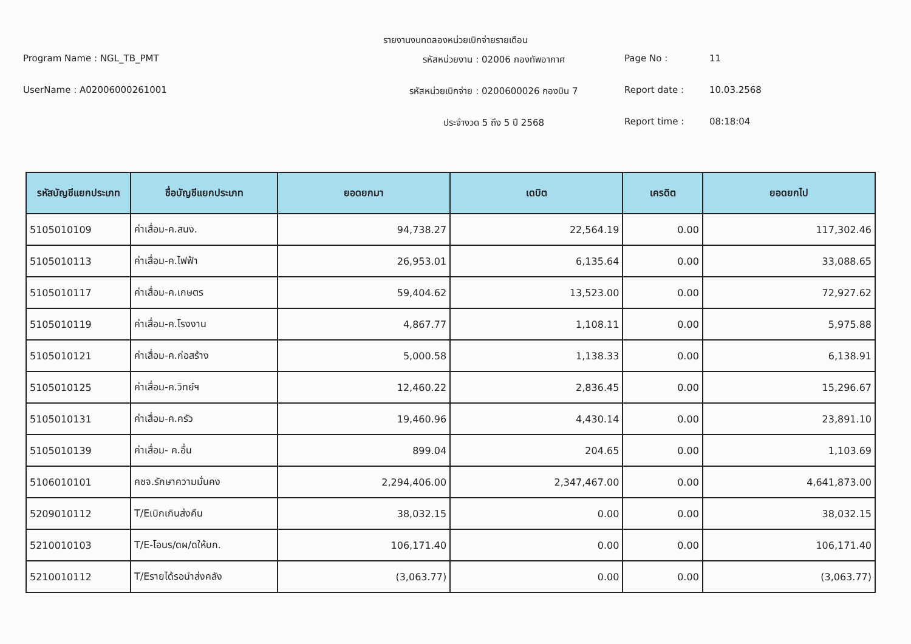รายงานงบทดลองหน่วยเบิกจ่ายรายเดือน
Program Name : NGL_TB_PMT
รหัสหน่วยงาน : 02006 กองทัพอากาศ
Page No :
11
UserName : A02006000261001
รหัสหน่วยเบิกจ่าย : 0200600026 กองบิน 7
Report date :
10.03.2568
ประจำงวด 5 ถึง 5 ปี 2568
Report time :
08:18:04
| รหัสบัญชีแยกประเภท | ชื่อบัญชีแยกประเภท | ยอดยกมา | เดบิต | เครดิต | ยอดยกไป |
| --- | --- | --- | --- | --- | --- |
| 5105010109 | ค่าเสื่อม-ค.สนง. | 94,738.27 | 22,564.19 | 0.00 | 117,302.46 |
| 5105010113 | ค่าเสื่อม-ค.ไฟฟ้า | 26,953.01 | 6,135.64 | 0.00 | 33,088.65 |
| 5105010117 | ค่าเสื่อม-ค.เกษตร | 59,404.62 | 13,523.00 | 0.00 | 72,927.62 |
| 5105010119 | ค่าเสื่อม-ค.โรงงาน | 4,867.77 | 1,108.11 | 0.00 | 5,975.88 |
| 5105010121 | ค่าเสื่อม-ค.ก่อสร้าง | 5,000.58 | 1,138.33 | 0.00 | 6,138.91 |
| 5105010125 | ค่าเสื่อม-ค.วิทย์ฯ | 12,460.22 | 2,836.45 | 0.00 | 15,296.67 |
| 5105010131 | ค่าเสื่อม-ค.ครัว | 19,460.96 | 4,430.14 | 0.00 | 23,891.10 |
| 5105010139 | ค่าเสื่อม- ค.อื่น | 899.04 | 204.65 | 0.00 | 1,103.69 |
| 5106010101 | คชจ.รักษาความมั่นคง | 2,294,406.00 | 2,347,467.00 | 0.00 | 4,641,873.00 |
| 5209010112 | T/Eเบิกเกินส่งคืน | 38,032.15 | 0.00 | 0.00 | 38,032.15 |
| 5210010103 | T/E-โอนร/ดผ/ดให้บก. | 106,171.40 | 0.00 | 0.00 | 106,171.40 |
| 5210010112 | T/Eรายได้รอนำส่งคลัง | (3,063.77) | 0.00 | 0.00 | (3,063.77) |